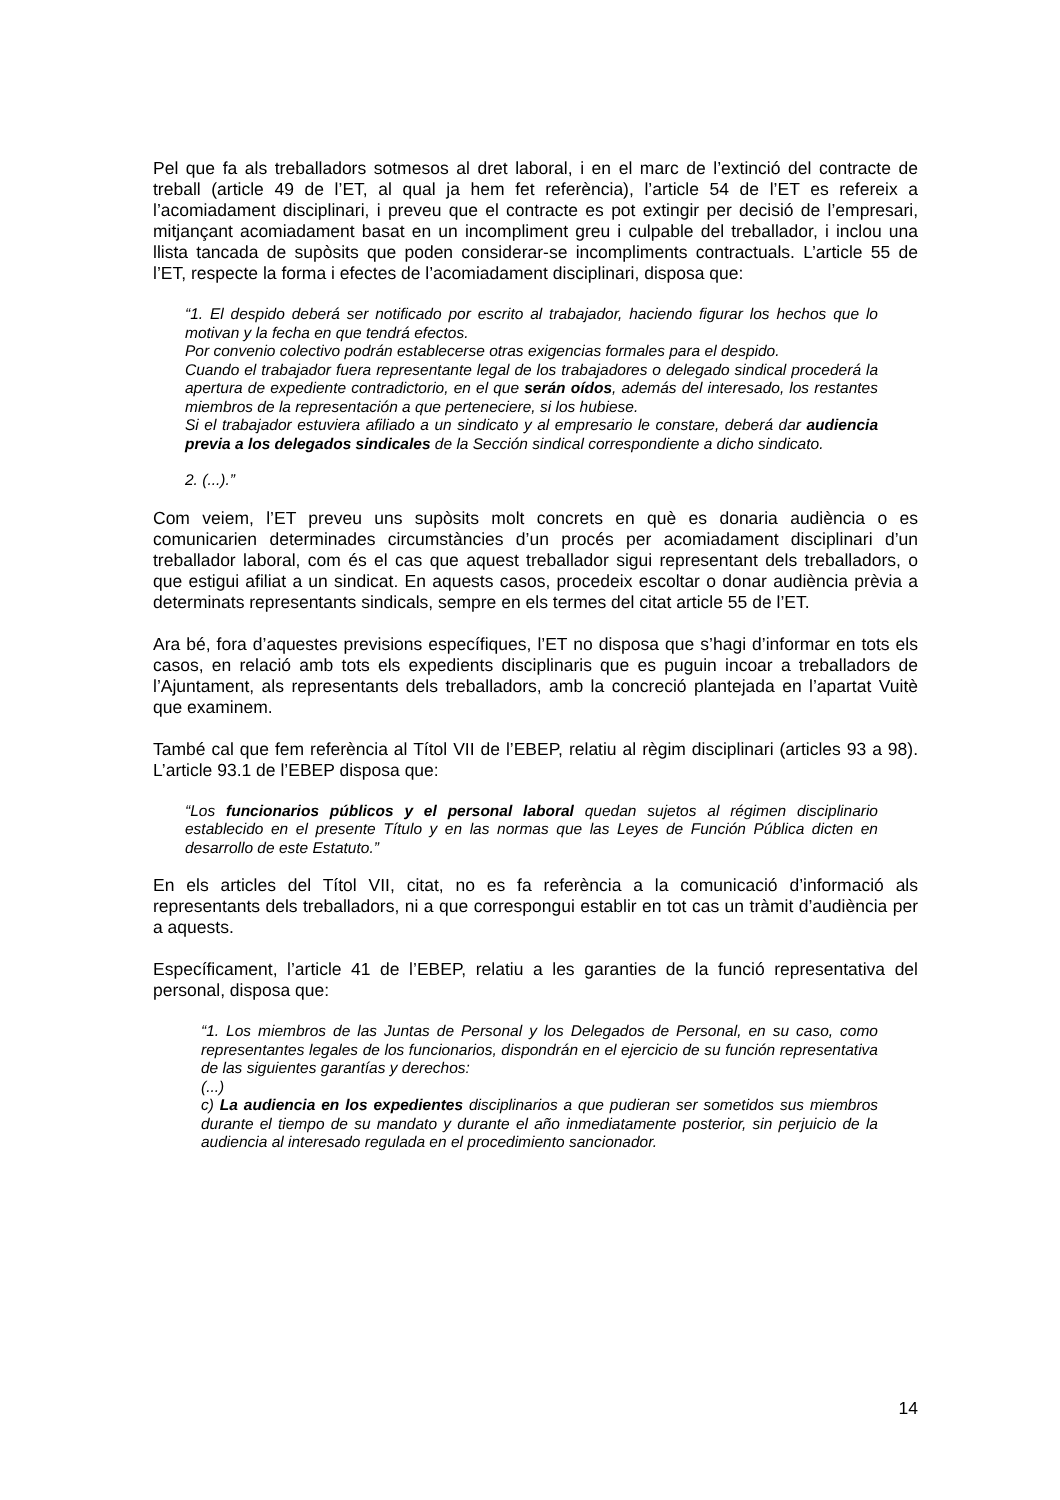Pel que fa als treballadors sotmesos al dret laboral, i en el marc de l’extinció del contracte de treball (article 49 de l’ET, al qual ja hem fet referència), l’article 54 de l’ET es refereix a l’acomiadament disciplinari, i preveu que el contracte es pot extingir per decisió de l’empresari, mitjançant acomiadament basat en un incompliment greu i culpable del treballador, i inclou una llista tancada de supòsits que poden considerar-se incompliments contractuals. L’article 55 de l’ET, respecte la forma i efectes de l’acomiadament disciplinari, disposa que:
“1. El despido deberá ser notificado por escrito al trabajador, haciendo figurar los hechos que lo motivan y la fecha en que tendrá efectos.
Por convenio colectivo podrán establecerse otras exigencias formales para el despido.
Cuando el trabajador fuera representante legal de los trabajadores o delegado sindical procederá la apertura de expediente contradictorio, en el que serán oídos, además del interesado, los restantes miembros de la representación a que perteneciere, si los hubiese.
Si el trabajador estuviera afiliado a un sindicato y al empresario le constare, deberá dar audiencia previa a los delegados sindicales de la Sección sindical correspondiente a dicho sindicato.
2. (...).”
Com veiem, l’ET preveu uns supòsits molt concrets en què es donaria audiència o es comunicarien determinades circumstàncies d’un procés per acomiadament disciplinari d’un treballador laboral, com és el cas que aquest treballador sigui representant dels treballadors, o que estigui afiliat a un sindicat. En aquests casos, procedeix escoltar o donar audiència prèvia a determinats representants sindicals, sempre en els termes del citat article 55 de l’ET.
Ara bé, fora d’aquestes previsions específiques, l’ET no disposa que s’hagi d’informar en tots els casos, en relació amb tots els expedients disciplinaris que es puguin incoar a treballadors de l’Ajuntament, als representants dels treballadors, amb la concreció plantejada en l’apartat Vuitè que examinem.
També cal que fem referència al Títol VII de l’EBEP, relatiu al règim disciplinari (articles 93 a 98). L’article 93.1 de l’EBEP disposa que:
“Los funcionarios públicos y el personal laboral quedan sujetos al régimen disciplinario establecido en el presente Título y en las normas que las Leyes de Función Pública dicten en desarrollo de este Estatuto.”
En els articles del Títol VII, citat, no es fa referència a la comunicació d’informació als representants dels treballadors, ni a que correspongui establir en tot cas un tràmit d’audiència per a aquests.
Específicament, l’article 41 de l’EBEP, relatiu a les garanties de la funció representativa del personal, disposa que:
“1. Los miembros de las Juntas de Personal y los Delegados de Personal, en su caso, como representantes legales de los funcionarios, dispondrán en el ejercicio de su función representativa de las siguientes garantías y derechos:
(...)
c) La audiencia en los expedientes disciplinarios a que pudieran ser sometidos sus miembros durante el tiempo de su mandato y durante el año inmediatamente posterior, sin perjuicio de la audiencia al interesado regulada en el procedimiento sancionador.
14